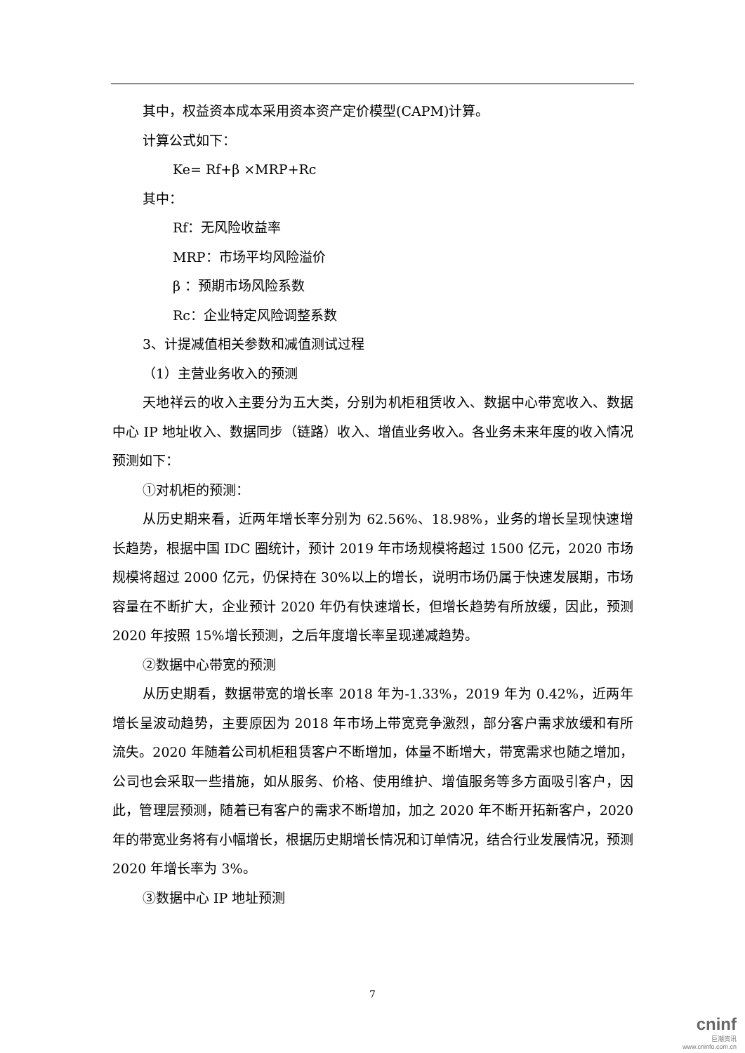其中，权益资本成本采用资本资产定价模型(CAPM)计算。
计算公式如下：
Ke= Rf+β ×MRP+Rc
其中：
Rf：无风险收益率
MRP：市场平均风险溢价
β ：预期市场风险系数
Rc：企业特定风险调整系数
3、计提减值相关参数和减值测试过程
（1）主营业务收入的预测
天地祥云的收入主要分为五大类，分别为机柜租赁收入、数据中心带宽收入、数据中心 IP 地址收入、数据同步（链路）收入、增值业务收入。各业务未来年度的收入情况预测如下：
①对机柜的预测：
从历史期来看，近两年增长率分别为 62.56%、18.98%，业务的增长呈现快速增长趋势，根据中国 IDC 圈统计，预计 2019 年市场规模将超过 1500 亿元，2020 市场规模将超过 2000 亿元，仍保持在 30%以上的增长，说明市场仍属于快速发展期，市场容量在不断扩大，企业预计 2020 年仍有快速增长，但增长趋势有所放缓，因此，预测 2020 年按照 15%增长预测，之后年度增长率呈现递减趋势。
②数据中心带宽的预测
从历史期看，数据带宽的增长率 2018 年为-1.33%，2019 年为 0.42%，近两年增长呈波动趋势，主要原因为 2018 年市场上带宽竞争激烈，部分客户需求放缓和有所流失。2020 年随着公司机柜租赁客户不断增加，体量不断增大，带宽需求也随之增加，公司也会采取一些措施，如从服务、价格、使用维护、增值服务等多方面吸引客户，因此，管理层预测，随着已有客户的需求不断增加，加之 2020 年不断开拓新客户，2020 年的带宽业务将有小幅增长，根据历史期增长情况和订单情况，结合行业发展情况，预测 2020 年增长率为 3%。
③数据中心 IP 地址预测
7
cninf
巨潮资讯
www.cninfo.com.cn